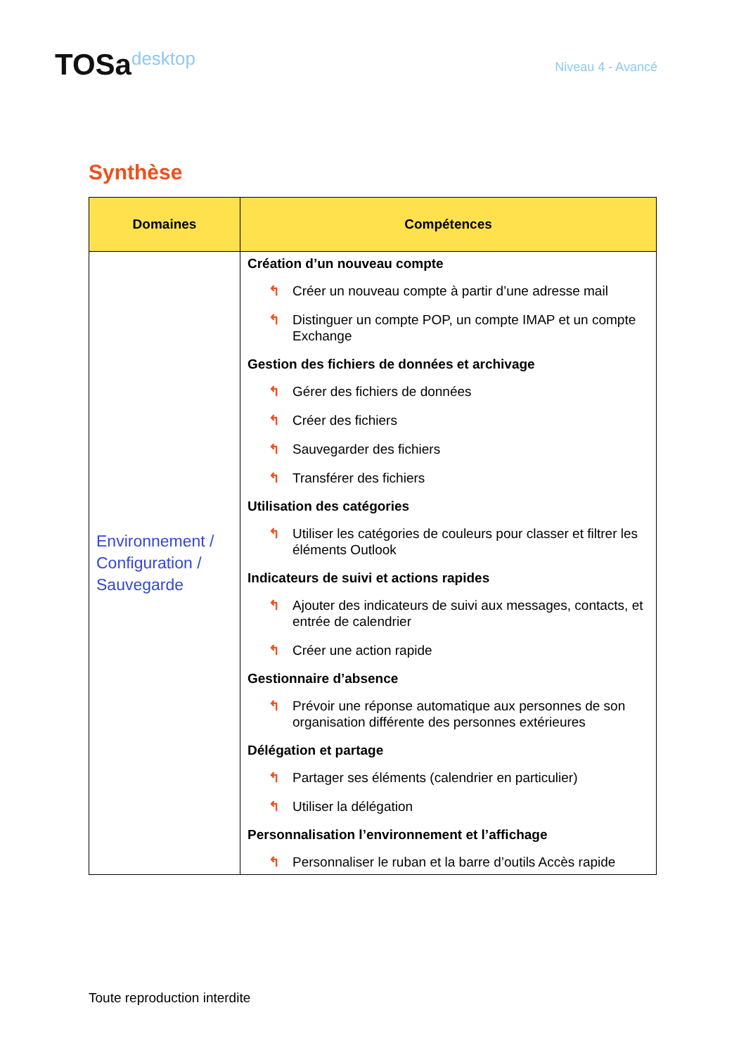TOSadesktop
Niveau 4 - Avancé
Synthèse
| Domaines | Compétences |
| --- | --- |
| Environnement / Configuration / Sauvegarde | Création d’un nouveau compte ↰ Créer un nouveau compte à partir d’une adresse mail ↰ Distinguer un compte POP, un compte IMAP et un compte Exchange Gestion des fichiers de données et archivage ↰ Gérer des fichiers de données ↰ Créer des fichiers ↰ Sauvegarder des fichiers ↰ Transférer des fichiers Utilisation des catégories ↰ Utiliser les catégories de couleurs pour classer et filtrer les éléments Outlook Indicateurs de suivi et actions rapides ↰ Ajouter des indicateurs de suivi aux messages, contacts, et entrée de calendrier ↰ Créer une action rapide Gestionnaire d’absence ↰ Prévoir une réponse automatique aux personnes de son organisation différente des personnes extérieures Délégation et partage ↰ Partager ses éléments (calendrier en particulier) ↰ Utiliser la délégation Personnalisation l’environnement et l’affichage ↰ Personnaliser le ruban et la barre d’outils Accès rapide |
Toute reproduction interdite